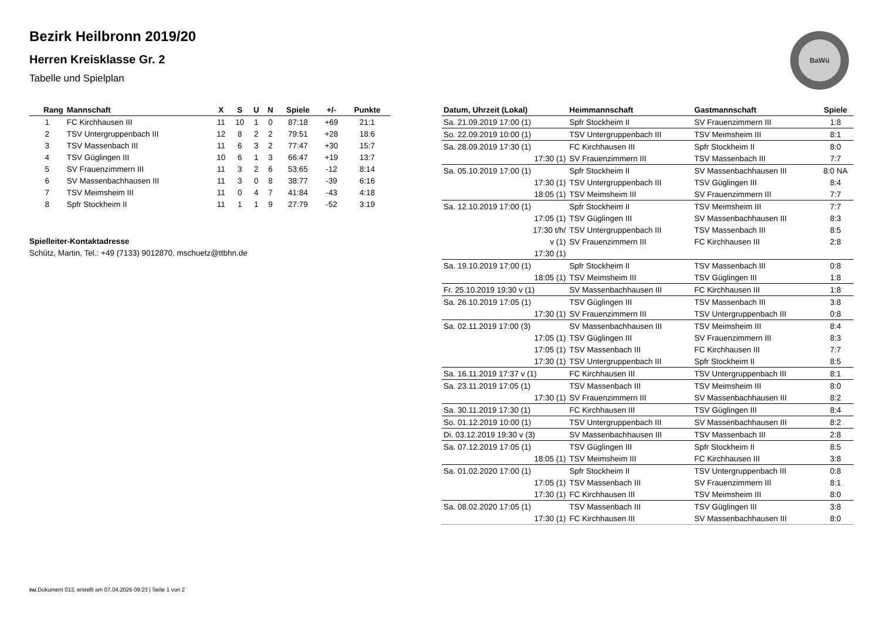Bezirk Heilbronn 2019/20
Herren Kreisklasse Gr. 2
Tabelle und Spielplan
BaWü
| Rang | Mannschaft | X | S | U | N | Spiele | +/- | Punkte |
| --- | --- | --- | --- | --- | --- | --- | --- | --- |
| 1 | FC Kirchhausen III | 11 | 10 | 1 | 0 | 87:18 | +69 | 21:1 |
| 2 | TSV Untergruppenbach III | 12 | 8 | 2 | 2 | 79:51 | +28 | 18:6 |
| 3 | TSV Massenbach III | 11 | 6 | 3 | 2 | 77:47 | +30 | 15:7 |
| 4 | TSV Güglingen III | 10 | 6 | 1 | 3 | 66:47 | +19 | 13:7 |
| 5 | SV Frauenzimmern III | 11 | 3 | 2 | 6 | 53:65 | -12 | 8:14 |
| 6 | SV Massenbachhausen III | 11 | 3 | 0 | 8 | 38:77 | -39 | 6:16 |
| 7 | TSV Meimsheim III | 11 | 0 | 4 | 7 | 41:84 | -43 | 4:18 |
| 8 | Spfr Stockheim II | 11 | 1 | 1 | 9 | 27:79 | -52 | 3:19 |
Spielleiter-Kontaktadresse
Schütz, Martin, Tel.: +49 (7133) 9012870, mschuetz@ttbhn.de
| Datum, Uhrzeit (Lokal) | Heimmannschaft | Gastmannschaft | Spiele |
| --- | --- | --- | --- |
| Sa. 21.09.2019 17:00 (1) | Spfr Stockheim II | SV Frauenzimmern III | 1:8 |
| So. 22.09.2019 10:00 (1) | TSV Untergruppenbach III | TSV Meimsheim III | 8:1 |
| Sa. 28.09.2019 17:30 (1) | FC Kirchhausen III | Spfr Stockheim II | 8:0 |
| 17:30 (1) | SV Frauenzimmern III | TSV Massenbach III | 7:7 |
| Sa. 05.10.2019 17:00 (1) | Spfr Stockheim II | SV Massenbachhausen III | 8:0 NA |
| 17:30 (1) | TSV Untergruppenbach III | TSV Güglingen III | 8:4 |
| 18:05 (1) | TSV Meimsheim III | SV Frauenzimmern III | 7:7 |
| Sa. 12.10.2019 17:00 (1) | Spfr Stockheim II | TSV Meimsheim III | 7:7 |
| 17:05 (1) | TSV Güglingen III | SV Massenbachhausen III | 8:3 |
| 17:30 t/h/ | TSV Untergruppenbach III | TSV Massenbach III | 8:5 |
| v (1) | SV Frauenzimmern III | FC Kirchhausen III | 2:8 |
| 17:30 (1) | | | |
| Sa. 19.10.2019 17:00 (1) | Spfr Stockheim II | TSV Massenbach III | 0:8 |
| 18:05 (1) | TSV Meimsheim III | TSV Güglingen III | 1:8 |
| Fr. 25.10.2019 19:30 v (1) | SV Massenbachhausen III | FC Kirchhausen III | 1:8 |
| Sa. 26.10.2019 17:05 (1) | TSV Güglingen III | TSV Massenbach III | 3:8 |
| 17:30 (1) | SV Frauenzimmern III | TSV Untergruppenbach III | 0:8 |
| Sa. 02.11.2019 17:00 (3) | SV Massenbachhausen III | TSV Meimsheim III | 8:4 |
| 17:05 (1) | TSV Güglingen III | SV Frauenzimmern III | 8:3 |
| 17:05 (1) | TSV Massenbach III | FC Kirchhausen III | 7:7 |
| 17:30 (1) | TSV Untergruppenbach III | Spfr Stockheim II | 8:5 |
| Sa. 16.11.2019 17:37 v (1) | FC Kirchhausen III | TSV Untergruppenbach III | 8:1 |
| Sa. 23.11.2019 17:05 (1) | TSV Massenbach III | TSV Meimsheim III | 8:0 |
| 17:30 (1) | SV Frauenzimmern III | SV Massenbachhausen III | 8:2 |
| Sa. 30.11.2019 17:30 (1) | FC Kirchhausen III | TSV Güglingen III | 8:4 |
| So. 01.12.2019 10:00 (1) | TSV Untergruppenbach III | SV Massenbachhausen III | 8:2 |
| Di. 03.12.2019 19:30 v (3) | SV Massenbachhausen III | TSV Massenbach III | 2:8 |
| Sa. 07.12.2019 17:05 (1) | TSV Güglingen III | Spfr Stockheim II | 8:5 |
| 18:05 (1) | TSV Meimsheim III | FC Kirchhausen III | 3:8 |
| Sa. 01.02.2020 17:00 (1) | Spfr Stockheim II | TSV Untergruppenbach III | 0:8 |
| 17:05 (1) | TSV Massenbach III | SV Frauenzimmern III | 8:1 |
| 17:30 (1) | FC Kirchhausen III | TSV Meimsheim III | 8:0 |
| Sa. 08.02.2020 17:05 (1) | TSV Massenbach III | TSV Güglingen III | 3:8 |
| 17:30 (1) | FC Kirchhausen III | SV Massenbachhausen III | 8:0 |
nu.Dokument 013, erstellt am 07.04.2026 09:23 | Seite 1 von 2